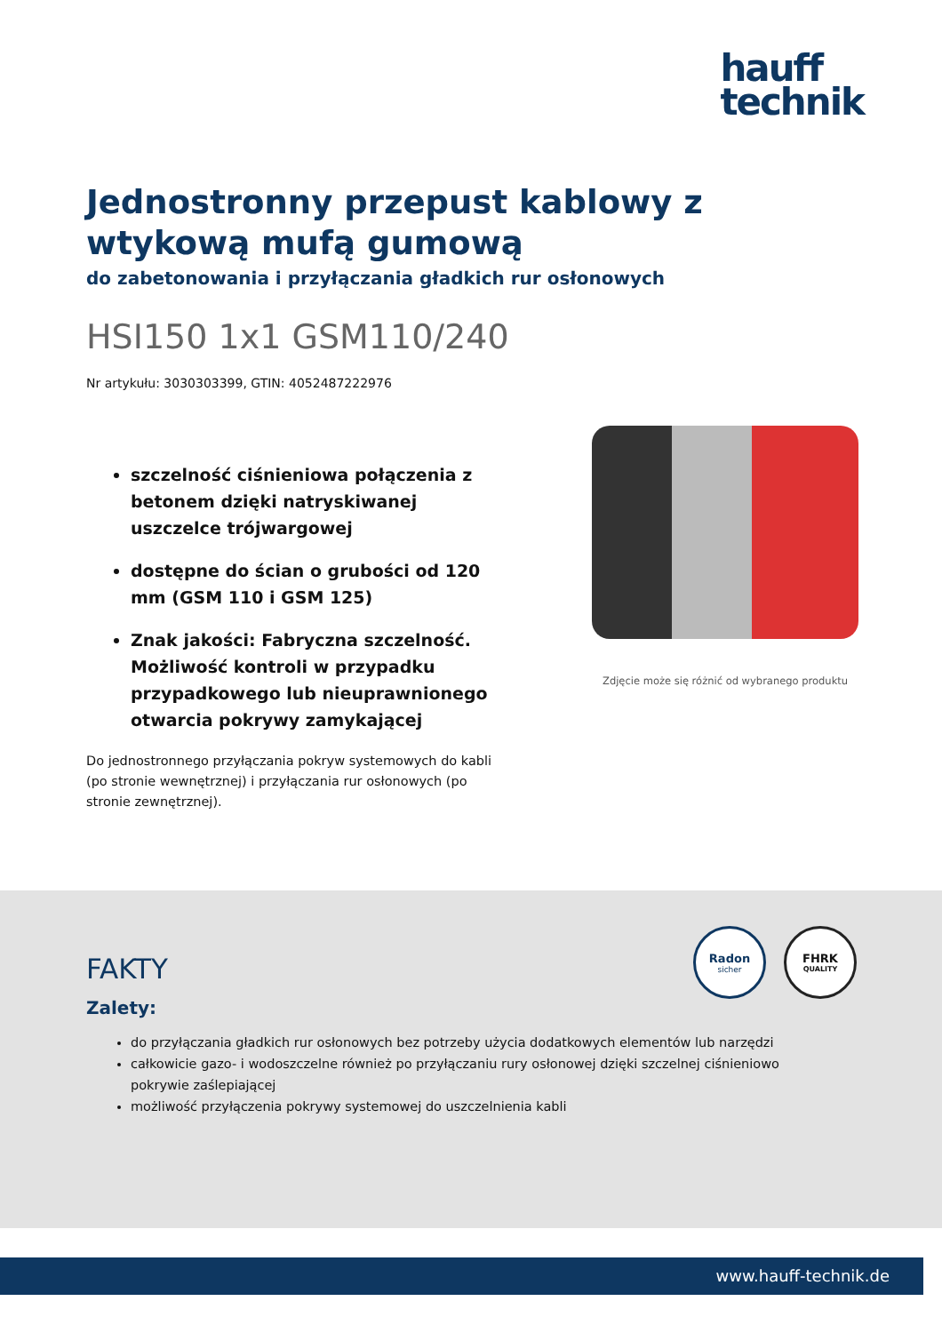hauff
technik
Jednostronny przepust kablowy z wtykową mufą gumową
do zabetonowania i przyłączania gładkich rur osłonowych
HSI150 1x1 GSM110/240
Nr artykułu: 3030303399, GTIN: 4052487222976
szczelność ciśnieniowa połączenia z betonem dzięki natryskiwanej uszczelce trójwargowej
dostępne do ścian o grubości od 120 mm (GSM 110 i GSM 125)
Znak jakości: Fabryczna szczelność. Możliwość kontroli w przypadku przypadkowego lub nieuprawnionego otwarcia pokrywy zamykającej
Do jednostronnego przyłączania pokryw systemowych do kabli (po stronie wewnętrznej) i przyłączania rur osłonowych (po stronie zewnętrznej).
Zdjęcie może się różnić od wybranego produktu
Radon
sicher
FHRK
QUALITY
FAKTY
Zalety:
do przyłączania gładkich rur osłonowych bez potrzeby użycia dodatkowych elementów lub narzędzi
całkowicie gazo- i wodoszczelne również po przyłączaniu rury osłonowej dzięki szczelnej ciśnieniowo pokrywie zaślepiającej
możliwość przyłączenia pokrywy systemowej do uszczelnienia kabli
www.hauff-technik.de